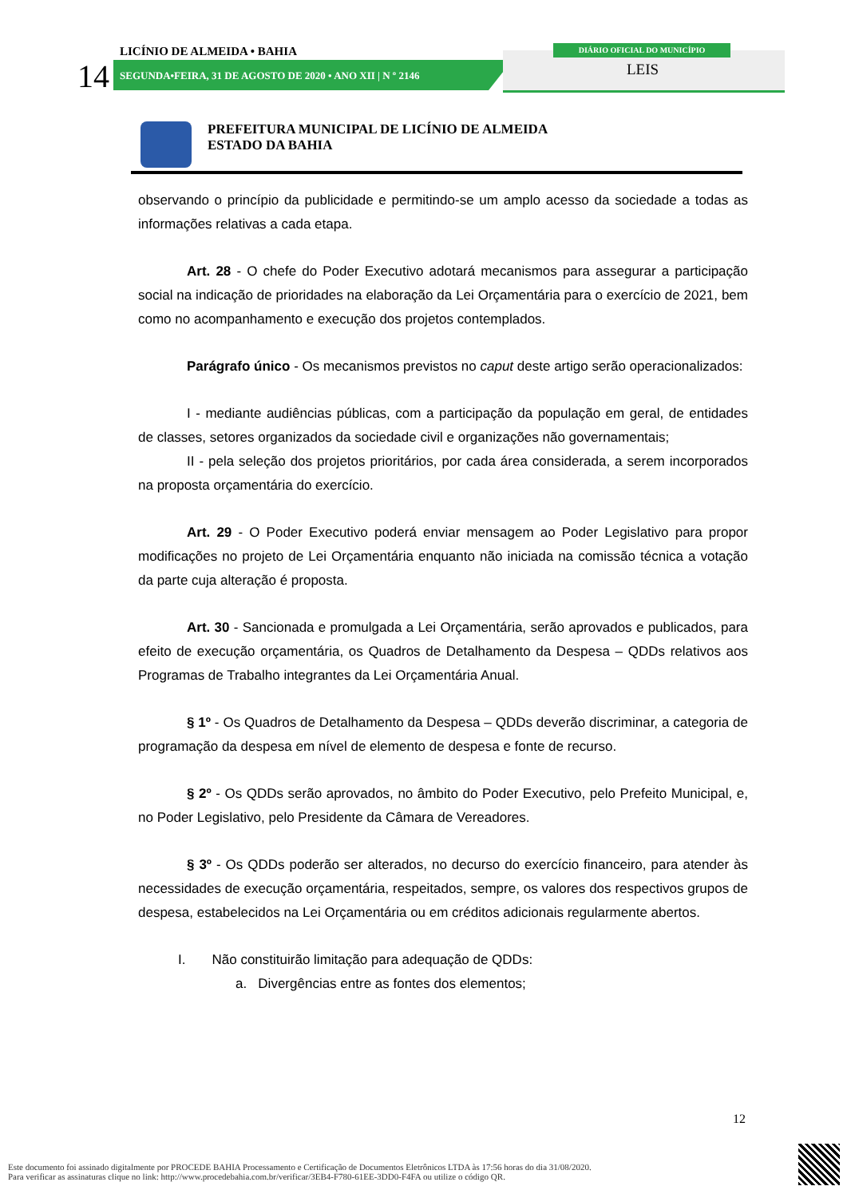LICÍNIO DE ALMEIDA • BAHIA
14
SEGUNDA•FEIRA, 31 DE AGOSTO DE 2020 • ANO XII | N º 2146
DIÁRIO OFICIAL DO MUNICÍPIO
LEIS
PREFEITURA MUNICIPAL DE LICÍNIO DE ALMEIDA
ESTADO DA BAHIA
observando o princípio da publicidade e permitindo-se um amplo acesso da sociedade a todas as informações relativas a cada etapa.
Art. 28 - O chefe do Poder Executivo adotará mecanismos para assegurar a participação social na indicação de prioridades na elaboração da Lei Orçamentária para o exercício de 2021, bem como no acompanhamento e execução dos projetos contemplados.
Parágrafo único - Os mecanismos previstos no caput deste artigo serão operacionalizados:
I - mediante audiências públicas, com a participação da população em geral, de entidades de classes, setores organizados da sociedade civil e organizações não governamentais;
II - pela seleção dos projetos prioritários, por cada área considerada, a serem incorporados na proposta orçamentária do exercício.
Art. 29 - O Poder Executivo poderá enviar mensagem ao Poder Legislativo para propor modificações no projeto de Lei Orçamentária enquanto não iniciada na comissão técnica a votação da parte cuja alteração é proposta.
Art. 30 - Sancionada e promulgada a Lei Orçamentária, serão aprovados e publicados, para efeito de execução orçamentária, os Quadros de Detalhamento da Despesa – QDDs relativos aos Programas de Trabalho integrantes da Lei Orçamentária Anual.
§ 1º - Os Quadros de Detalhamento da Despesa – QDDs deverão discriminar, a categoria de programação da despesa em nível de elemento de despesa e fonte de recurso.
§ 2º - Os QDDs serão aprovados, no âmbito do Poder Executivo, pelo Prefeito Municipal, e, no Poder Legislativo, pelo Presidente da Câmara de Vereadores.
§ 3º - Os QDDs poderão ser alterados, no decurso do exercício financeiro, para atender às necessidades de execução orçamentária, respeitados, sempre, os valores dos respectivos grupos de despesa, estabelecidos na Lei Orçamentária ou em créditos adicionais regularmente abertos.
I. Não constituirão limitação para adequação de QDDs:
a. Divergências entre as fontes dos elementos;
12
Este documento foi assinado digitalmente por PROCEDE BAHIA Processamento e Certificação de Documentos Eletrônicos LTDA às 17:56 horas do dia 31/08/2020.
Para verificar as assinaturas clique no link: http://www.procedebahia.com.br/verificar/3EB4-F780-61EE-3DD0-F4FA ou utilize o código QR.